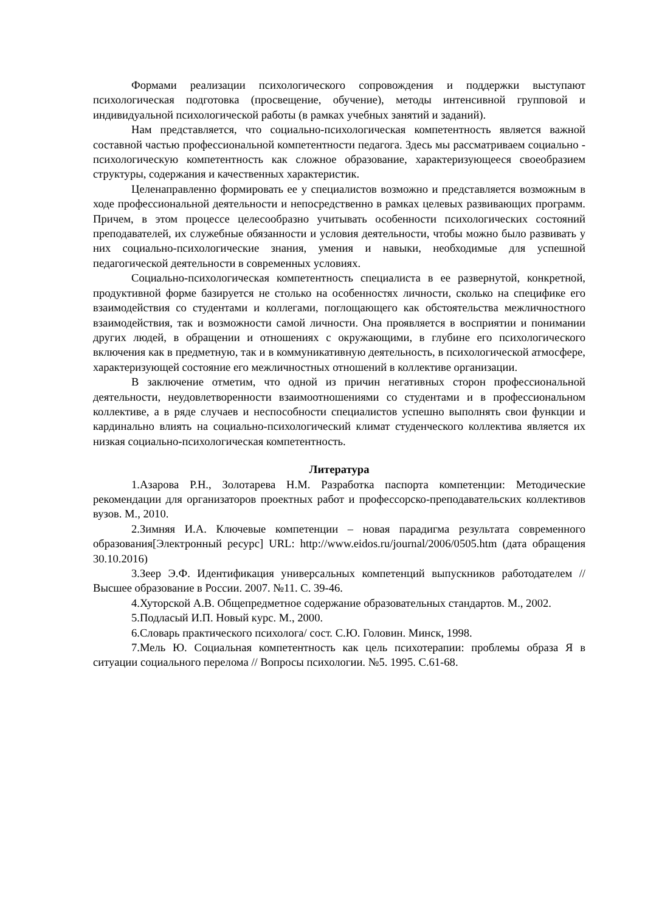Формами реализации психологического сопровождения и поддержки выступают психологическая подготовка (просвещение, обучение), методы интенсивной групповой и индивидуальной психологической работы (в рамках учебных занятий и заданий).
Нам представляется, что социально-психологическая компетентность является важной составной частью профессиональной компетентности педагога. Здесь мы рассматриваем социально - психологическую компетентность как сложное образование, характеризующееся своеобразием структуры, содержания и качественных характеристик.
Целенаправленно формировать ее у специалистов возможно и представляется возможным в ходе профессиональной деятельности и непосредственно в рамках целевых развивающих программ. Причем, в этом процессе целесообразно учитывать особенности психологических состояний преподавателей, их служебные обязанности и условия деятельности, чтобы можно было развивать у них социально-психологические знания, умения и навыки, необходимые для успешной педагогической деятельности в современных условиях.
Социально-психологическая компетентность специалиста в ее развернутой, конкретной, продуктивной форме базируется не столько на особенностях личности, сколько на специфике его взаимодействия со студентами и коллегами, поглощающего как обстоятельства межличностного взаимодействия, так и возможности самой личности. Она проявляется в восприятии и понимании других людей, в обращении и отношениях с окружающими, в глубине его психологического включения как в предметную, так и в коммуникативную деятельность, в психологической атмосфере, характеризующей состояние его межличностных отношений в коллективе организации.
В заключение отметим, что одной из причин негативных сторон профессиональной деятельности, неудовлетворенности взаимоотношениями со студентами и в профессиональном коллективе, а в ряде случаев и неспособности специалистов успешно выполнять свои функции и кардинально влиять на социально-психологический климат студенческого коллектива является их низкая социально-психологическая компетентность.
Литература
1.Азарова Р.Н., Золотарева Н.М. Разработка паспорта компетенции: Методические рекомендации для организаторов проектных работ и профессорско-преподавательских коллективов вузов. М., 2010.
2.Зимняя И.А. Ключевые компетенции – новая парадигма результата современного образования[Электронный ресурс] URL: http://www.eidos.ru/journal/2006/0505.htm (дата обращения 30.10.2016)
3.Зеер Э.Ф. Идентификация универсальных компетенций выпускников работодателем // Высшее образование в России. 2007. №11. С. 39-46.
4.Хуторской А.В. Общепредметное содержание образовательных стандартов. М., 2002.
5.Подласый И.П. Новый курс. М., 2000.
6.Словарь практического психолога/ сост. С.Ю. Головин. Минск, 1998.
7.Мель Ю. Социальная компетентность как цель психотерапии: проблемы образа Я в ситуации социального перелома // Вопросы психологии. №5. 1995. С.61-68.